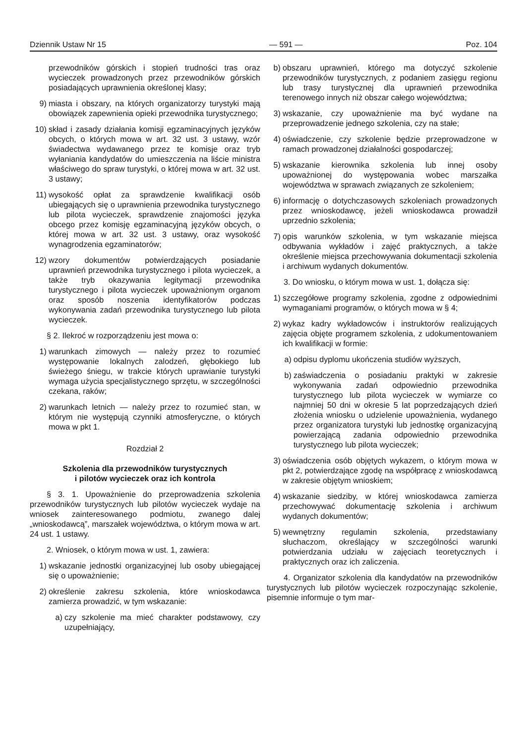Dziennik Ustaw Nr 15 — 591 — Poz. 104
przewodników górskich i stopień trudności tras oraz wycieczek prowadzonych przez przewodników górskich posiadających uprawnienia określonej klasy;
9) miasta i obszary, na których organizatorzy turystyki mają obowiązek zapewnienia opieki przewodnika turystycznego;
10) skład i zasady działania komisji egzaminacyjnych języków obcych, o których mowa w art. 32 ust. 3 ustawy, wzór świadectwa wydawanego przez te komisje oraz tryb wyłaniania kandydatów do umieszczenia na liście ministra właściwego do spraw turystyki, o której mowa w art. 32 ust. 3 ustawy;
11) wysokość opłat za sprawdzenie kwalifikacji osób ubiegających się o uprawnienia przewodnika turystycznego lub pilota wycieczek, sprawdzenie znajomości języka obcego przez komisję egzaminacyjną języków obcych, o której mowa w art. 32 ust. 3 ustawy, oraz wysokość wynagrodzenia egzaminatorów;
12) wzory dokumentów potwierdzających posiadanie uprawnień przewodnika turystycznego i pilota wycieczek, a także tryb okazywania legitymacji przewodnika turystycznego i pilota wycieczek upoważnionym organom oraz sposób noszenia identyfikatorów podczas wykonywania zadań przewodnika turystycznego lub pilota wycieczek.
§ 2. Ilekroć w rozporządzeniu jest mowa o:
1) warunkach zimowych — należy przez to rozumieć występowanie lokalnych zalodzeń, głębokiego lub świeżego śniegu, w trakcie których uprawianie turystyki wymaga użycia specjalistycznego sprzętu, w szczególności czekana, raków;
2) warunkach letnich — należy przez to rozumieć stan, w którym nie występują czynniki atmosferyczne, o których mowa w pkt 1.
Rozdział 2
Szkolenia dla przewodników turystycznych
i pilotów wycieczek oraz ich kontrola
§ 3. 1. Upoważnienie do przeprowadzenia szkolenia przewodników turystycznych lub pilotów wycieczek wydaje na wniosek zainteresowanego podmiotu, zwanego dalej „wnioskodawcą”, marszałek województwa, o którym mowa w art. 24 ust. 1 ustawy.
2. Wniosek, o którym mowa w ust. 1, zawiera:
1) wskazanie jednostki organizacyjnej lub osoby ubiegającej się o upoważnienie;
2) określenie zakresu szkolenia, które wnioskodawca zamierza prowadzić, w tym wskazanie:
a) czy szkolenie ma mieć charakter podstawowy, czy uzupełniający,
b) obszaru uprawnień, którego ma dotyczyć szkolenie przewodników turystycznych, z podaniem zasięgu regionu lub trasy turystycznej dla uprawnień przewodnika terenowego innych niż obszar całego województwa;
3) wskazanie, czy upoważnienie ma być wydane na przeprowadzenie jednego szkolenia, czy na stałe;
4) oświadczenie, czy szkolenie będzie przeprowadzone w ramach prowadzonej działalności gospodarczej;
5) wskazanie kierownika szkolenia lub innej osoby upoważnionej do występowania wobec marszałka województwa w sprawach związanych ze szkoleniem;
6) informację o dotychczasowych szkoleniach prowadzonych przez wnioskodawcę, jeżeli wnioskodawca prowadził uprzednio szkolenia;
7) opis warunków szkolenia, w tym wskazanie miejsca odbywania wykładów i zajęć praktycznych, a także określenie miejsca przechowywania dokumentacji szkolenia i archiwum wydanych dokumentów.
3. Do wniosku, o którym mowa w ust. 1, dołącza się:
1) szczegółowe programy szkolenia, zgodne z odpowiednimi wymaganiami programów, o których mowa w § 4;
2) wykaz kadry wykładowców i instruktorów realizujących zajęcia objęte programem szkolenia, z udokumentowaniem ich kwalifikacji w formie:
a) odpisu dyplomu ukończenia studiów wyższych,
b) zaświadczenia o posiadaniu praktyki w zakresie wykonywania zadań odpowiednio przewodnika turystycznego lub pilota wycieczek w wymiarze co najmniej 50 dni w okresie 5 lat poprzedzających dzień złożenia wniosku o udzielenie upoważnienia, wydanego przez organizatora turystyki lub jednostkę organizacyjną powierzającą zadania odpowiednio przewodnika turystycznego lub pilota wycieczek;
3) oświadczenia osób objętych wykazem, o którym mowa w pkt 2, potwierdzające zgodę na współpracę z wnioskodawcą w zakresie objętym wnioskiem;
4) wskazanie siedziby, w której wnioskodawca zamierza przechowywać dokumentację szkolenia i archiwum wydanych dokumentów;
5) wewnętrzny regulamin szkolenia, przedstawiany słuchaczom, określający w szczególności warunki potwierdzania udziału w zajęciach teoretycznych i praktycznych oraz ich zaliczenia.
4. Organizator szkolenia dla kandydatów na przewodników turystycznych lub pilotów wycieczek rozpoczynając szkolenie, pisemnie informuje o tym mar-